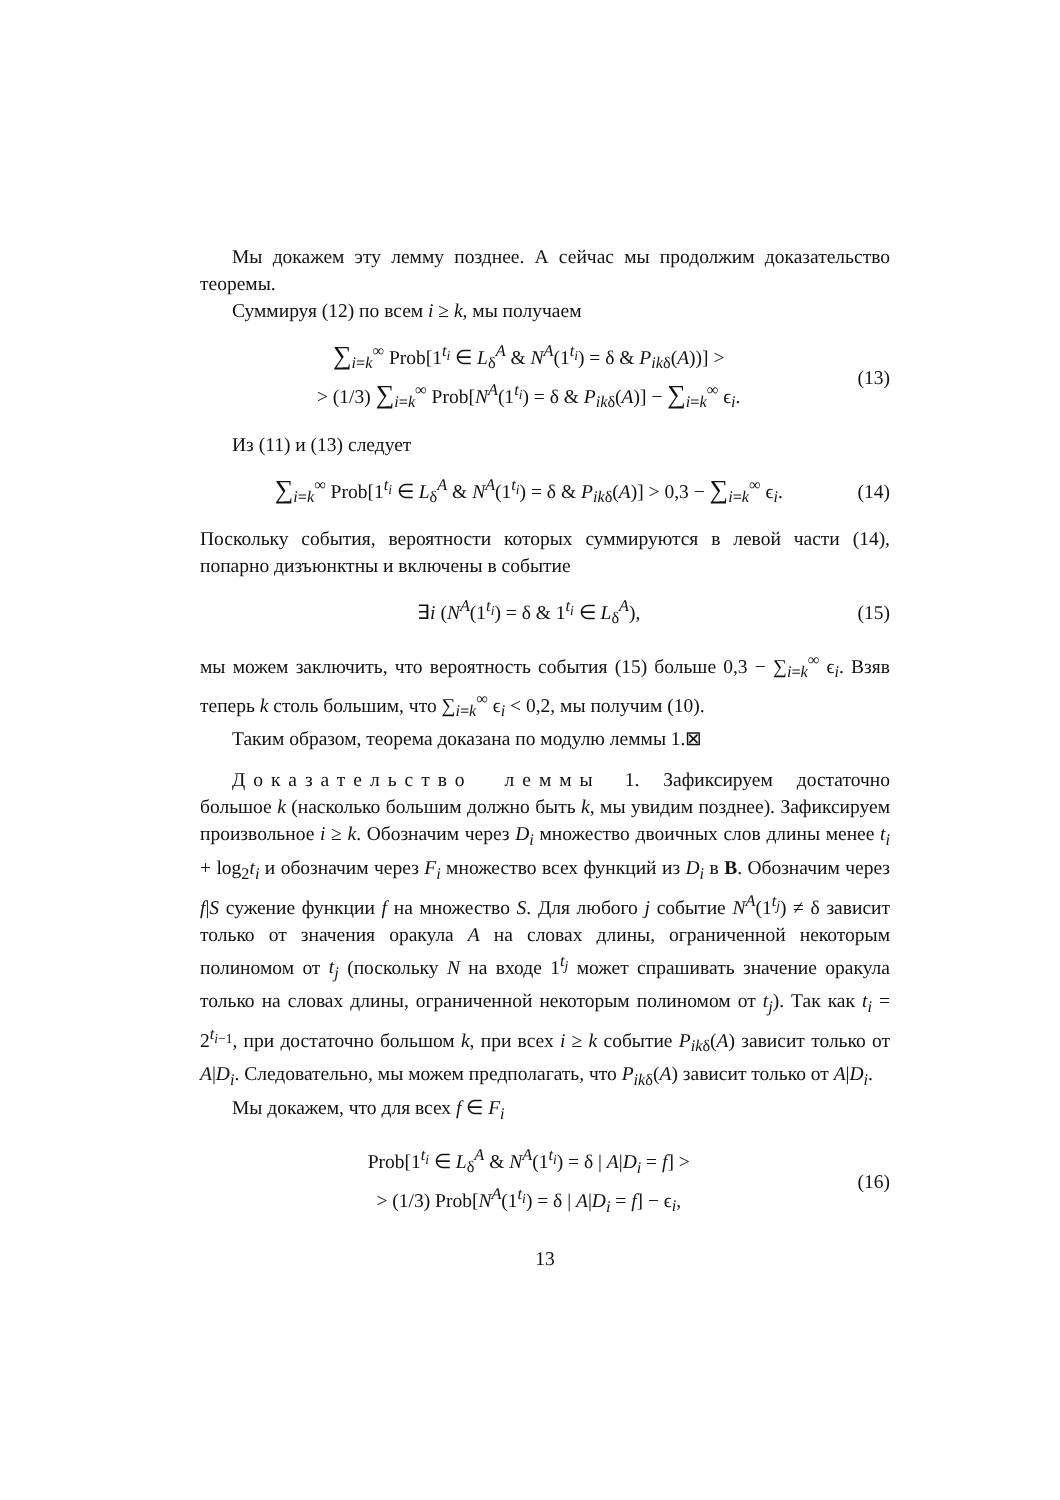Мы докажем эту лемму позднее. А сейчас мы продолжим доказательство теоремы.
Суммируя (12) по всем i ≥ k, мы получаем
∑<sub>i=k</sub><sup>∞</sup> Prob[1<sup>t<sub>i</sub></sup> ∈ L<sub>δ</sub><sup>A</sup> & N<sup>A</sup>(1<sup>t<sub>i</sub></sup>) = δ & P<sub>ikδ</sub>(A))] >
> (1/3) ∑<sub>i=k</sub><sup>∞</sup> Prob[N<sup>A</sup>(1<sup>t<sub>i</sub></sup>) = δ & P<sub>ikδ</sub>(A)] − ∑<sub>i=k</sub><sup>∞</sup> ϵ<sub>i</sub>.
(13)
Из (11) и (13) следует
∑<sub>i=k</sub><sup>∞</sup> Prob[1<sup>t<sub>i</sub></sup> ∈ L<sub>δ</sub><sup>A</sup> & N<sup>A</sup>(1<sup>t<sub>i</sub></sup>) = δ & P<sub>ikδ</sub>(A)] > 0,3 − ∑<sub>i=k</sub><sup>∞</sup> ϵ<sub>i</sub>.
(14)
Поскольку события, вероятности которых суммируются в левой части (14), попарно дизъюнктны и включены в событие
∃i (N<sup>A</sup>(1<sup>t<sub>i</sub></sup>) = δ & 1<sup>t<sub>i</sub></sup> ∈ L<sub>δ</sub><sup>A</sup>), (15)
мы можем заключить, что вероятность события (15) больше 0,3 − ∑<sub>i=k</sub><sup>∞</sup> ϵ<sub>i</sub>. Взяв теперь k столь большим, что ∑<sub>i=k</sub><sup>∞</sup> ϵ<sub>i</sub> < 0,2, мы получим (10).
Таким образом, теорема доказана по модулю леммы 1.⊠
Доказательство леммы 1. Зафиксируем достаточно большое k (насколько большим должно быть k, мы увидим позднее). Зафиксируем произвольное i ≥ k. Обозначим через D<sub>i</sub> множество двоичных слов длины менее t<sub>i</sub> + log<sub>2</sub>t<sub>i</sub> и обозначим через F<sub>i</sub> множество всех функций из D<sub>i</sub> в B. Обозначим через f|S сужение функции f на множество S. Для любого j событие N<sup>A</sup>(1<sup>t<sub>j</sub></sup>) ≠ δ зависит только от значения оракула A на словах длины, ограниченной некоторым полиномом от t<sub>j</sub> (поскольку N на входе 1<sup>t<sub>j</sub></sup> может спрашивать значение оракула только на словах длины, ограниченной некоторым полиномом от t<sub>j</sub>). Так как t<sub>i</sub> = 2<sup>t<sub>i−1</sub></sup>, при достаточно большом k, при всех i ≥ k событие P<sub>ikδ</sub>(A) зависит только от A|D<sub>i</sub>. Следовательно, мы можем предполагать, что P<sub>ikδ</sub>(A) зависит только от A|D<sub>i</sub>.
Мы докажем, что для всех f ∈ F<sub>i</sub>
Prob[1<sup>t<sub>i</sub></sup> ∈ L<sub>δ</sub><sup>A</sup> & N<sup>A</sup>(1<sup>t<sub>i</sub></sup>) = δ | A|D<sub>i</sub> = f] >
> (1/3) Prob[N<sup>A</sup>(1<sup>t<sub>i</sub></sup>) = δ | A|D<sub>i</sub> = f] − ϵ<sub>i</sub>,
(16)
13